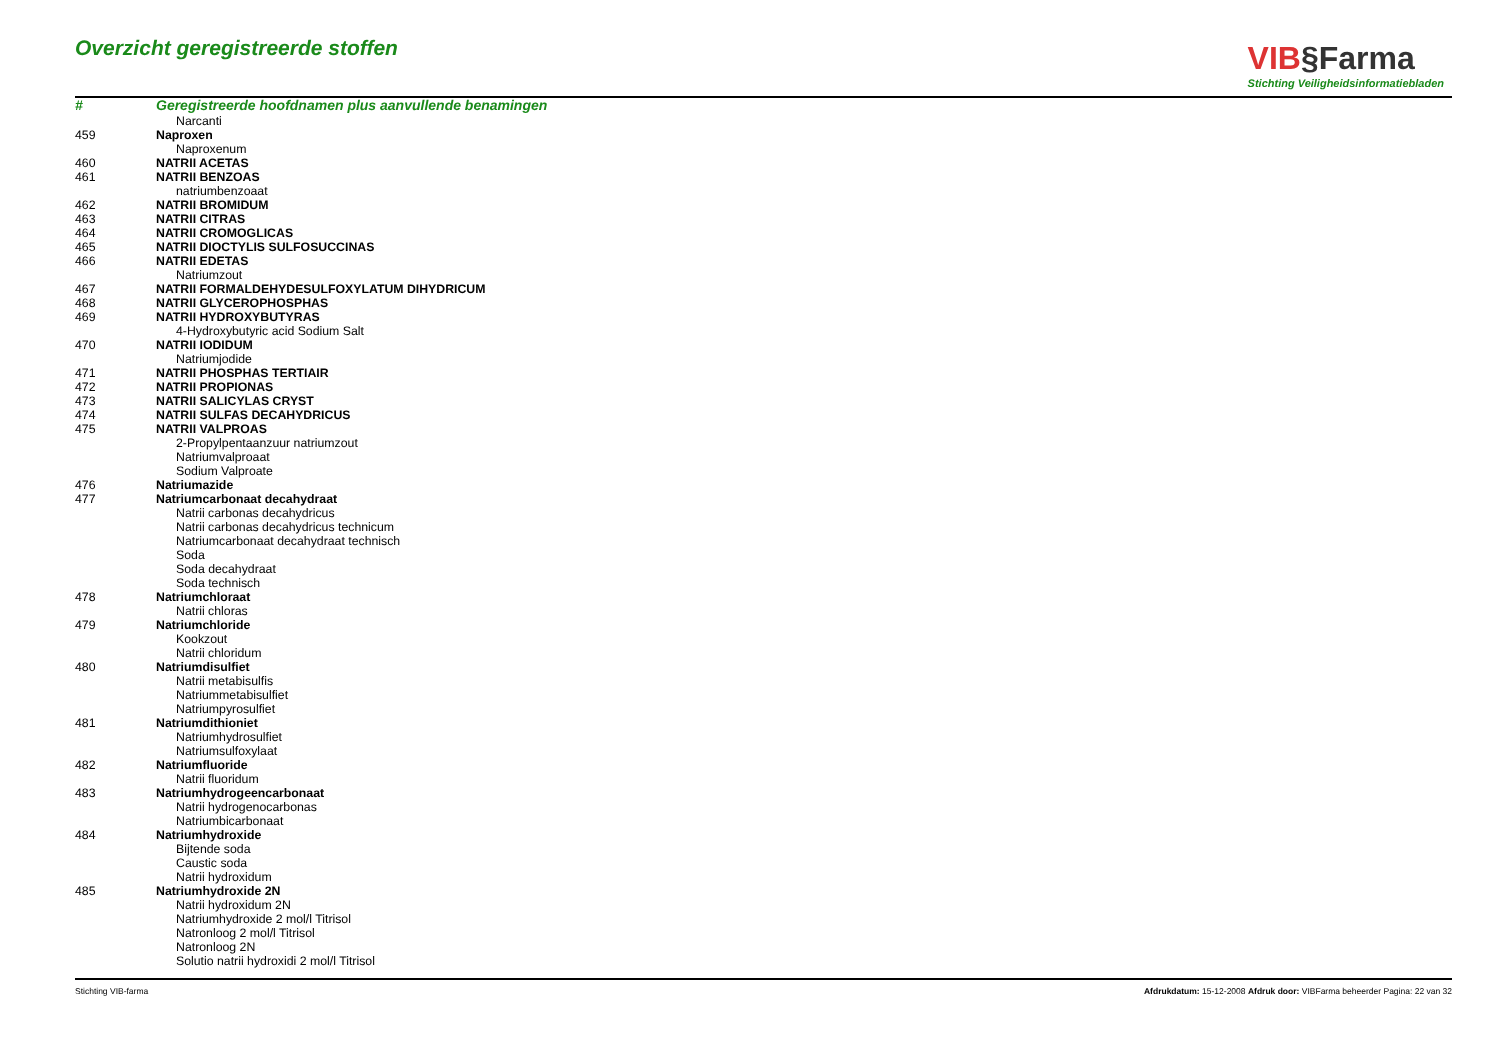Overzicht geregistreerde stoffen
VIB§Farma
Stichting Veiligheidsinformatiebladen
| # | Geregistreerde hoofdnamen plus aanvullende benamingen |
| --- | --- |
| | Narcanti |
| 459 | Naproxen |
| | Naproxenum |
| 460 | NATRII ACETAS |
| 461 | NATRII BENZOAS |
| | natriumbenzoaat |
| 462 | NATRII BROMIDUM |
| 463 | NATRII CITRAS |
| 464 | NATRII CROMOGLICAS |
| 465 | NATRII DIOCTYLIS SULFOSUCCINAS |
| 466 | NATRII EDETAS |
| | Natriumzout |
| 467 | NATRII FORMALDEHYDESULFOXYLATUM DIHYDRICUM |
| 468 | NATRII GLYCEROPHOSPHAS |
| 469 | NATRII HYDROXYBUTYRAS |
| | 4-Hydroxybutyric acid Sodium Salt |
| 470 | NATRII IODIDUM |
| | Natriumjodide |
| 471 | NATRII PHOSPHAS TERTIAIR |
| 472 | NATRII PROPIONAS |
| 473 | NATRII SALICYLAS CRYST |
| 474 | NATRII SULFAS DECAHYDRICUS |
| 475 | NATRII VALPROAS |
| | 2-Propylpentaanzuur natriumzout |
| | Natriumvalproaat |
| | Sodium Valproate |
| 476 | Natriumazide |
| 477 | Natriumcarbonaat decahydraat |
| | Natrii carbonas decahydricus |
| | Natrii carbonas decahydricus technicum |
| | Natriumcarbonaat decahydraat technisch |
| | Soda |
| | Soda decahydraat |
| | Soda technisch |
| 478 | Natriumchloraat |
| | Natrii chloras |
| 479 | Natriumchloride |
| | Kookzout |
| | Natrii chloridum |
| 480 | Natriumdisulfiet |
| | Natrii metabisulfis |
| | Natriummetabisulfiet |
| | Natriumpyrosulfiet |
| 481 | Natriumdithioniet |
| | Natriumhydrosulfiet |
| | Natriumsulfoxylaat |
| 482 | Natriumfluoride |
| | Natrii fluoridum |
| 483 | Natriumhydrogeencarbonaat |
| | Natrii hydrogenocarbonas |
| | Natriumbicarbonaat |
| 484 | Natriumhydroxide |
| | Bijtende soda |
| | Caustic soda |
| | Natrii hydroxidum |
| 485 | Natriumhydroxide 2N |
| | Natrii hydroxidum 2N |
| | Natriumhydroxide 2 mol/l Titrisol |
| | Natronloog 2 mol/l Titrisol |
| | Natronloog 2N |
| | Solutio natrii hydroxidi 2 mol/l Titrisol |
Stichting VIB-farma Afdrukdatum: 15-12-2008 Afdruk door: VIBFarma beheerder Pagina: 22 van 32